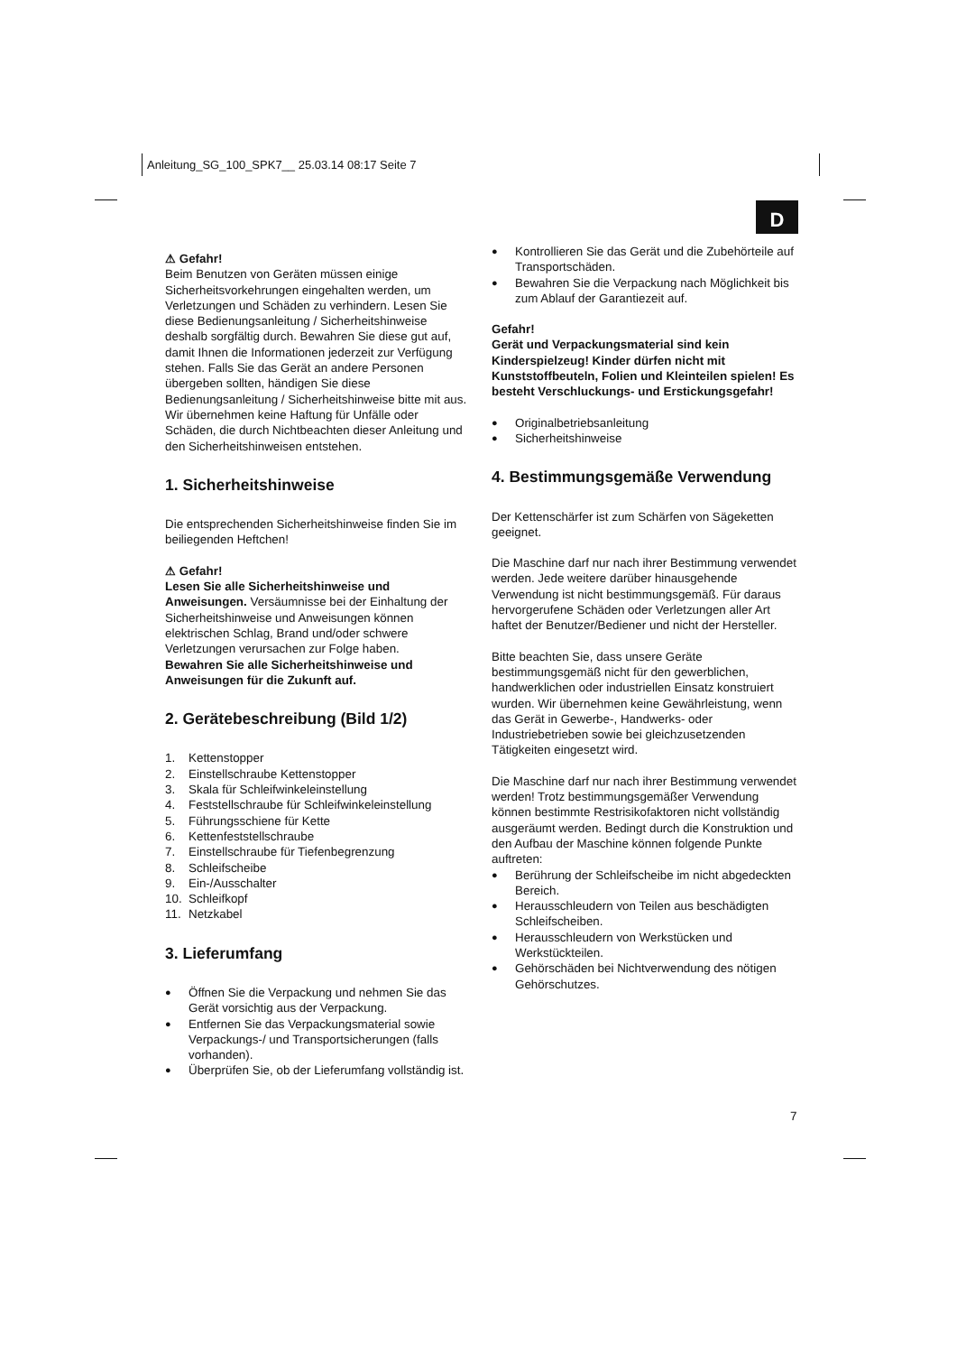Anleitung_SG_100_SPK7__ 25.03.14 08:17 Seite 7
D
⚠ Gefahr!
Beim Benutzen von Geräten müssen einige Sicherheitsvorkehrungen eingehalten werden, um Verletzungen und Schäden zu verhindern. Lesen Sie diese Bedienungsanleitung / Sicherheitshinweise deshalb sorgfältig durch. Bewahren Sie diese gut auf, damit Ihnen die Informationen jederzeit zur Verfügung stehen. Falls Sie das Gerät an andere Personen übergeben sollten, händigen Sie diese Bedienungsanleitung / Sicherheitshinweise bitte mit aus. Wir übernehmen keine Haftung für Unfälle oder Schäden, die durch Nichtbeachten dieser Anleitung und den Sicherheitshinweisen entstehen.
1. Sicherheitshinweise
Die entsprechenden Sicherheitshinweise finden Sie im beiliegenden Heftchen!
⚠ Gefahr!
Lesen Sie alle Sicherheitshinweise und Anweisungen. Versäumnisse bei der Einhaltung der Sicherheitshinweise und Anweisungen können elektrischen Schlag, Brand und/oder schwere Verletzungen verursachen zur Folge haben.
Bewahren Sie alle Sicherheitshinweise und Anweisungen für die Zukunft auf.
2. Gerätebeschreibung (Bild 1/2)
1. Kettenstopper
2. Einstellschraube Kettenstopper
3. Skala für Schleifwinkeleinstellung
4. Feststellschraube für Schleifwinkeleinstellung
5. Führungsschiene für Kette
6. Kettenfeststellschraube
7. Einstellschraube für Tiefenbegrenzung
8. Schleifscheibe
9. Ein-/Ausschalter
10. Schleifkopf
11. Netzkabel
3. Lieferumfang
● Öffnen Sie die Verpackung und nehmen Sie das Gerät vorsichtig aus der Verpackung.
● Entfernen Sie das Verpackungsmaterial sowie Verpackungs-/ und Transportsicherungen (falls vorhanden).
● Überprüfen Sie, ob der Lieferumfang vollständig ist.
● Kontrollieren Sie das Gerät und die Zubehörteile auf Transportschäden.
● Bewahren Sie die Verpackung nach Möglichkeit bis zum Ablauf der Garantiezeit auf.
Gefahr!
Gerät und Verpackungsmaterial sind kein Kinderspielzeug! Kinder dürfen nicht mit Kunststoffbeuteln, Folien und Kleinteilen spielen! Es besteht Verschluckungs- und Erstickungsgefahr!
● Originalbetriebsanleitung
● Sicherheitshinweise
4. Bestimmungsgemäße Verwendung
Der Kettenschärfer ist zum Schärfen von Sägeketten geeignet.
Die Maschine darf nur nach ihrer Bestimmung verwendet werden. Jede weitere darüber hinausgehende Verwendung ist nicht bestimmungsgemäß. Für daraus hervorgerufene Schäden oder Verletzungen aller Art haftet der Benutzer/Bediener und nicht der Hersteller.
Bitte beachten Sie, dass unsere Geräte bestimmungsgemäß nicht für den gewerblichen, handwerklichen oder industriellen Einsatz konstruiert wurden. Wir übernehmen keine Gewährleistung, wenn das Gerät in Gewerbe-, Handwerks- oder Industriebetrieben sowie bei gleichzusetzenden Tätigkeiten eingesetzt wird.
Die Maschine darf nur nach ihrer Bestimmung verwendet werden! Trotz bestimmungsgemäßer Verwendung können bestimmte Restrisikofaktoren nicht vollständig ausgeräumt werden. Bedingt durch die Konstruktion und den Aufbau der Maschine können folgende Punkte auftreten:
● Berührung der Schleifscheibe im nicht abgedeckten Bereich.
● Herausschleudern von Teilen aus beschädigten Schleifscheiben.
● Herausschleudern von Werkstücken und Werkstückteilen.
● Gehörschäden bei Nichtverwendung des nötigen Gehörschutzes.
7